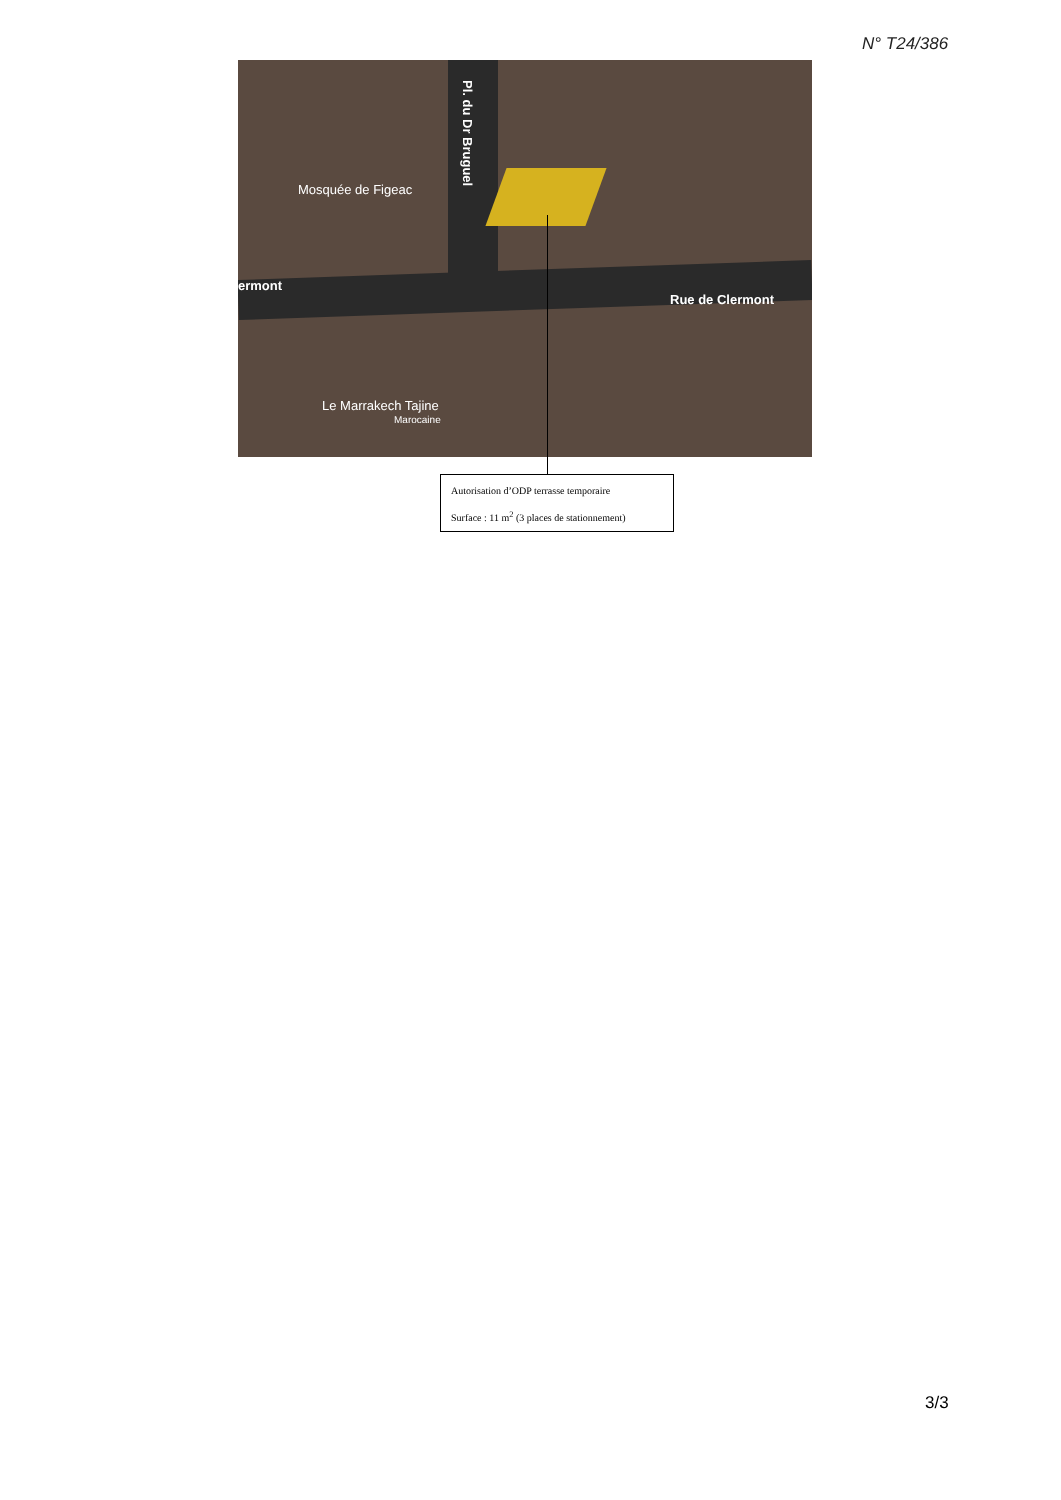N° T24/386
Mosquée de Figeac
ermont
Rue de Clermont
Pl. du Dr Bruguel
Le Marrakech Tajine
Marocaine
Autorisation d’ODP terrasse temporaire
Surface : 11 m<sup>2</sup> (3 places de stationnement)
3/3